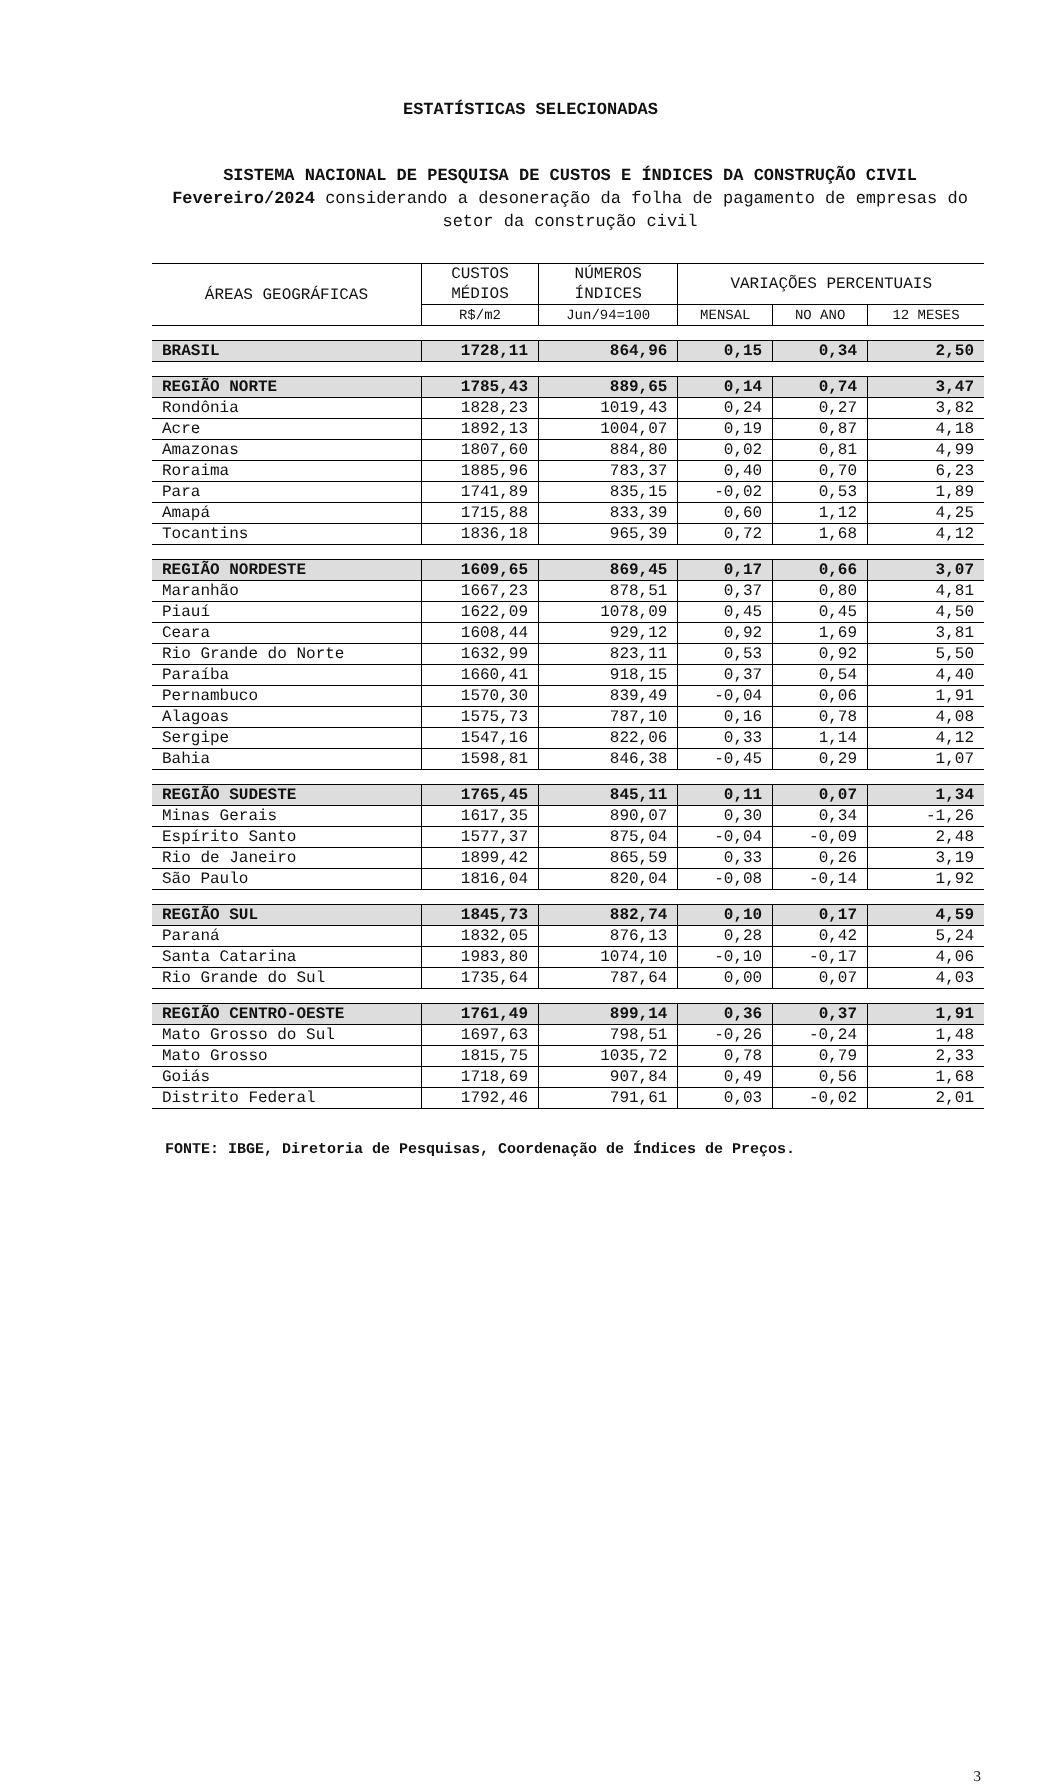ESTATÍSTICAS SELECIONADAS
SISTEMA NACIONAL DE PESQUISA DE CUSTOS E ÍNDICES DA CONSTRUÇÃO CIVIL
Fevereiro/2024 considerando a desoneração da folha de pagamento de empresas do setor da construção civil
| ÁREAS GEOGRÁFICAS | CUSTOS MÉDIOS | NÚMEROS ÍNDICES | VARIAÇÕES PERCENTUAIS | | |
| --- | --- | --- | --- | --- | --- |
| | R$/m2 | Jun/94=100 | MENSAL | NO ANO | 12 MESES |
| BRASIL | 1728,11 | 864,96 | 0,15 | 0,34 | 2,50 |
| REGIÃO NORTE | 1785,43 | 889,65 | 0,14 | 0,74 | 3,47 |
| Rondônia | 1828,23 | 1019,43 | 0,24 | 0,27 | 3,82 |
| Acre | 1892,13 | 1004,07 | 0,19 | 0,87 | 4,18 |
| Amazonas | 1807,60 | 884,80 | 0,02 | 0,81 | 4,99 |
| Roraima | 1885,96 | 783,37 | 0,40 | 0,70 | 6,23 |
| Para | 1741,89 | 835,15 | -0,02 | 0,53 | 1,89 |
| Amapá | 1715,88 | 833,39 | 0,60 | 1,12 | 4,25 |
| Tocantins | 1836,18 | 965,39 | 0,72 | 1,68 | 4,12 |
| REGIÃO NORDESTE | 1609,65 | 869,45 | 0,17 | 0,66 | 3,07 |
| Maranhão | 1667,23 | 878,51 | 0,37 | 0,80 | 4,81 |
| Piauí | 1622,09 | 1078,09 | 0,45 | 0,45 | 4,50 |
| Ceara | 1608,44 | 929,12 | 0,92 | 1,69 | 3,81 |
| Rio Grande do Norte | 1632,99 | 823,11 | 0,53 | 0,92 | 5,50 |
| Paraíba | 1660,41 | 918,15 | 0,37 | 0,54 | 4,40 |
| Pernambuco | 1570,30 | 839,49 | -0,04 | 0,06 | 1,91 |
| Alagoas | 1575,73 | 787,10 | 0,16 | 0,78 | 4,08 |
| Sergipe | 1547,16 | 822,06 | 0,33 | 1,14 | 4,12 |
| Bahia | 1598,81 | 846,38 | -0,45 | 0,29 | 1,07 |
| REGIÃO SUDESTE | 1765,45 | 845,11 | 0,11 | 0,07 | 1,34 |
| Minas Gerais | 1617,35 | 890,07 | 0,30 | 0,34 | -1,26 |
| Espírito Santo | 1577,37 | 875,04 | -0,04 | -0,09 | 2,48 |
| Rio de Janeiro | 1899,42 | 865,59 | 0,33 | 0,26 | 3,19 |
| São Paulo | 1816,04 | 820,04 | -0,08 | -0,14 | 1,92 |
| REGIÃO SUL | 1845,73 | 882,74 | 0,10 | 0,17 | 4,59 |
| Paraná | 1832,05 | 876,13 | 0,28 | 0,42 | 5,24 |
| Santa Catarina | 1983,80 | 1074,10 | -0,10 | -0,17 | 4,06 |
| Rio Grande do Sul | 1735,64 | 787,64 | 0,00 | 0,07 | 4,03 |
| REGIÃO CENTRO-OESTE | 1761,49 | 899,14 | 0,36 | 0,37 | 1,91 |
| Mato Grosso do Sul | 1697,63 | 798,51 | -0,26 | -0,24 | 1,48 |
| Mato Grosso | 1815,75 | 1035,72 | 0,78 | 0,79 | 2,33 |
| Goiás | 1718,69 | 907,84 | 0,49 | 0,56 | 1,68 |
| Distrito Federal | 1792,46 | 791,61 | 0,03 | -0,02 | 2,01 |
FONTE: IBGE, Diretoria de Pesquisas, Coordenação de Índices de Preços.
3